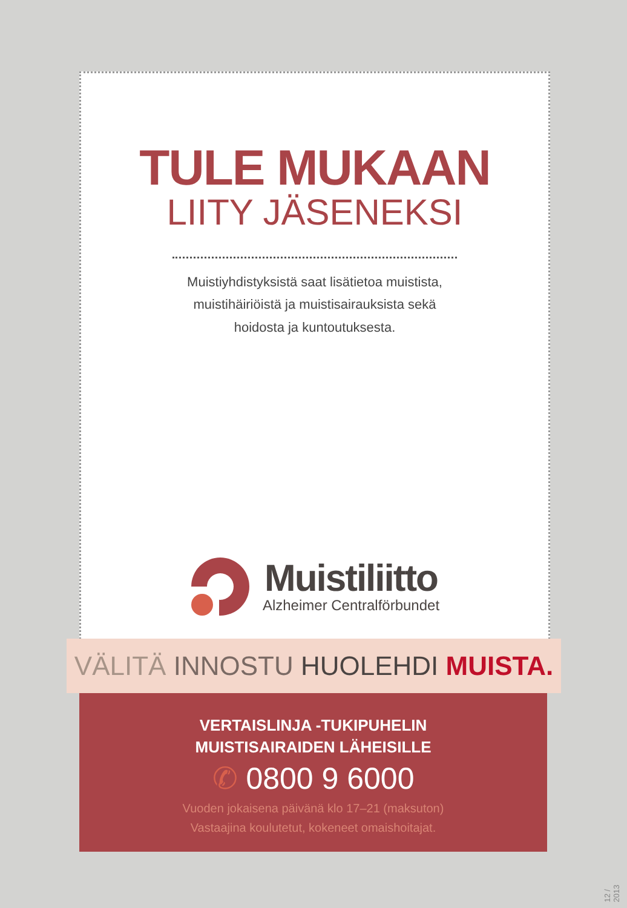TULE MUKAAN
LIITY JÄSENEKSI
Muistiyhdistyksistä saat lisätietoa muistista,
muistihäiriöistä ja muistisairauksista sekä
hoidosta ja kuntoutuksesta.
Muistiliitto
Alzheimer Centralförbundet
VÄLITÄ INNOSTU HUOLEHDI MUISTA.
VERTAISLINJA -TUKIPUHELIN
MUISTISAIRAIDEN LÄHEISILLE
✆ 0800 9 6000
Vuoden jokaisena päivänä klo 17–21 (maksuton)
Vastaajina koulutetut, kokeneet omaishoitajat.
12 / 2013